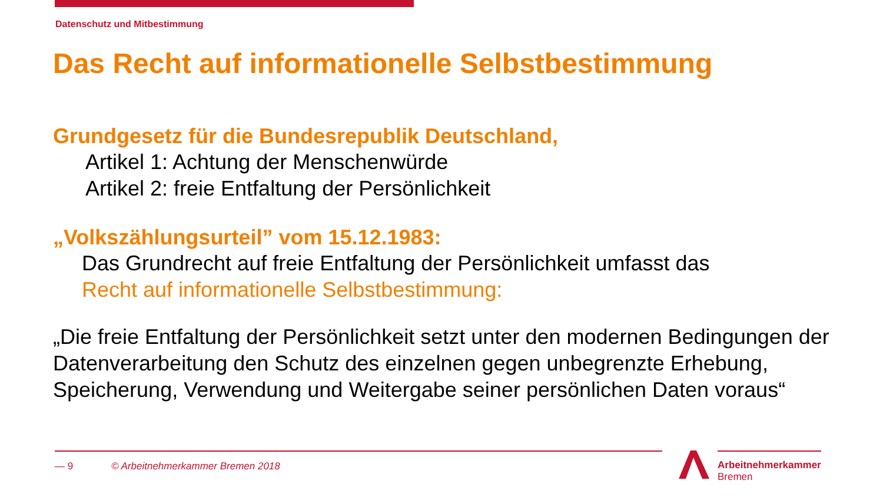Datenschutz und Mitbestimmung
Das Recht auf informationelle Selbstbestimmung
Grundgesetz für die Bundesrepublik Deutschland,
Artikel 1: Achtung der Menschenwürde
Artikel 2: freie Entfaltung der Persönlichkeit
„Volkszählungsurteil” vom 15.12.1983:
Das Grundrecht auf freie Entfaltung der Persönlichkeit umfasst das
Recht auf informationelle Selbstbestimmung:
„Die freie Entfaltung der Persönlichkeit setzt unter den modernen Bedingungen der Datenverarbeitung den Schutz des einzelnen gegen unbegrenzte Erhebung, Speicherung, Verwendung und Weitergabe seiner persönlichen Daten voraus“
— 9 © Arbeitnehmerkammer Bremen 2018
Arbeitnehmerkammer
Bremen